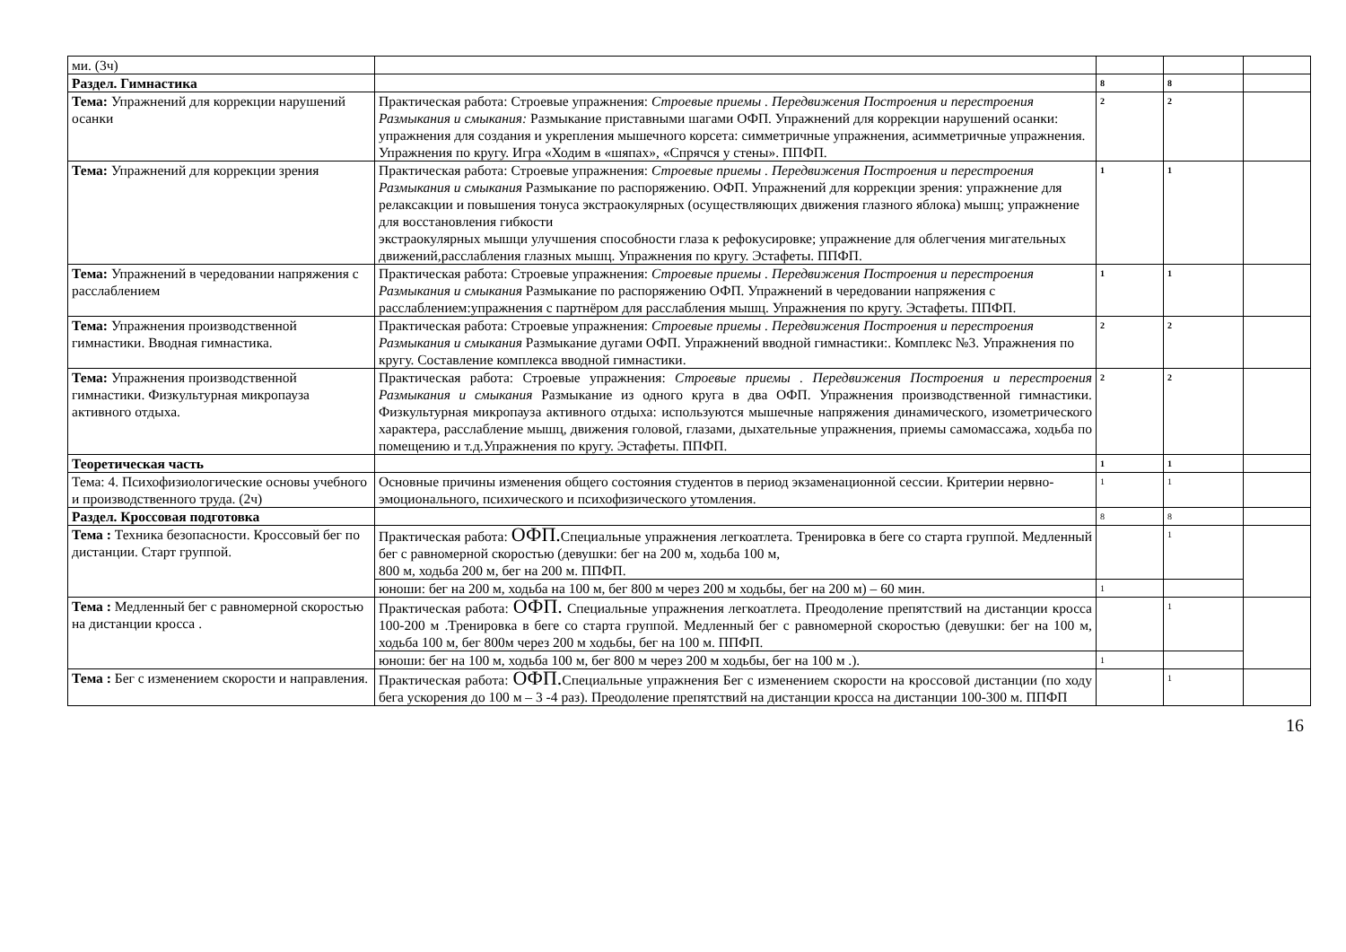| ми. (3ч) | | | | |
| Раздел. Гимнастика | | 8 | 8 | |
| Тема: Упражнений для коррекции нарушений осанки | Практическая работа: Строевые упражнения: Строевые приемы . Передвижения Построения и перестроения Размыкания и смыкания: Размыкание приставными шагами ОФП. Упражнений для коррекции нарушений осанки: упражнения для создания и укрепления мышечного корсета: симметричные упражнения, асимметричные упражнения. Упражнения по кругу. Игра «Ходим в «шяпах», «Спрячся у стены». ППФП. | 2 | 2 | |
| Тема: Упражнений для коррекции зрения | Практическая работа: Строевые упражнения: Строевые приемы . Передвижения Построения и перестроения Размыкания и смыкания Размыкание по распоряжению. ОФП. Упражнений для коррекции зрения: упражнение для релаксакции и повышения тонуса экстраокулярных (осуществляющих движения глазного яблока) мышц; упражнение для восстановления гибкости экстраокулярных мышци улучшения способности глаза к рефокусировке; упражнение для облегчения мигательных движений,расслабления глазных мышц. Упражнения по кругу. Эстафеты. ППФП. | 1 | 1 | |
| Тема: Упражнений в чередовании напряжения с расслаблением | Практическая работа: Строевые упражнения: Строевые приемы . Передвижения Построения и перестроения Размыкания и смыкания Размыкание по распоряжению ОФП. Упражнений в чередовании напряжения с расслаблением:упражнения с партнёром для расслабления мышц. Упражнения по кругу. Эстафеты. ППФП. | 1 | 1 | |
| Тема: Упражнения производственной гимнастики. Вводная гимнастика. | Практическая работа: Строевые упражнения: Строевые приемы . Передвижения Построения и перестроения Размыкания и смыкания Размыкание дугами ОФП. Упражнений вводной гимнастики:. Комплекс №3. Упражнения по кругу. Составление комплекса вводной гимнастики. | 2 | 2 | |
| Тема: Упражнения производственной гимнастики. Физкультурная микропауза активного отдыха. | Практическая работа: Строевые упражнения: Строевые приемы . Передвижения Построения и перестроения Размыкания и смыкания Размыкание из одного круга в два ОФП. Упражнения производственной гимнастики. Физкультурная микропауза активного отдыха: используются мышечные напряжения динамического, изометрического характера, расслабление мышц, движения головой, глазами, дыхательные упражнения, приемы самомассажа, ходьба по помещению и т.д.Упражнения по кругу. Эстафеты. ППФП. | 2 | 2 | |
| Теоретическая часть | | 1 | 1 | |
| Тема: 4. Психофизиологические основы учебного и производственного труда. (2ч) | Основные причины изменения общего состояния студентов в период экзаменационной сессии. Критерии нервно-эмоционального, психического и психофизического утомления. | 1 | 1 | |
| Раздел. Кроссовая подготовка | | 8 | 8 | |
| Тема : Техника безопасности. Кроссовый бег по дистанции. Старт группой. | Практическая работа: ОФП. Специальные упражнения легкоатлета. Тренировка в беге со старта группой. Медленный бег с равномерной скоростью (девушки: бег на 200 м, ходьба 100 м, 800 м, ходьба 200 м, бег на 200 м. ППФП. | | 1 | |
| | юноши: бег на 200 м, ходьба на 100 м, бег 800 м через 200 м ходьбы, бег на 200 м) – 60 мин. | 1 | | |
| Тема : Медленный бег с равномерной скоростью на дистанции кросса . | Практическая работа: ОФП. Специальные упражнения легкоатлета. Преодоление препятствий на дистанции кросса 100-200 м .Тренировка в беге со старта группой. Медленный бег с равномерной скоростью (девушки: бег на 100 м, ходьба 100 м, бег 800м через 200 м ходьбы, бег на 100 м. ППФП. | | 1 | |
| | юноши: бег на 100 м, ходьба 100 м, бег 800 м через 200 м ходьбы, бег на 100 м .). | 1 | | |
| Тема : Бег с изменением скорости и направления. | Практическая работа: ОФП. Специальные упражнения Бег с изменением скорости на кроссовой дистанции (по ходу бега ускорения до 100 м – 3 -4 раз). Преодоление препятствий на дистанции кросса на дистанции 100-300 м. ППФП | | 1 | |
16